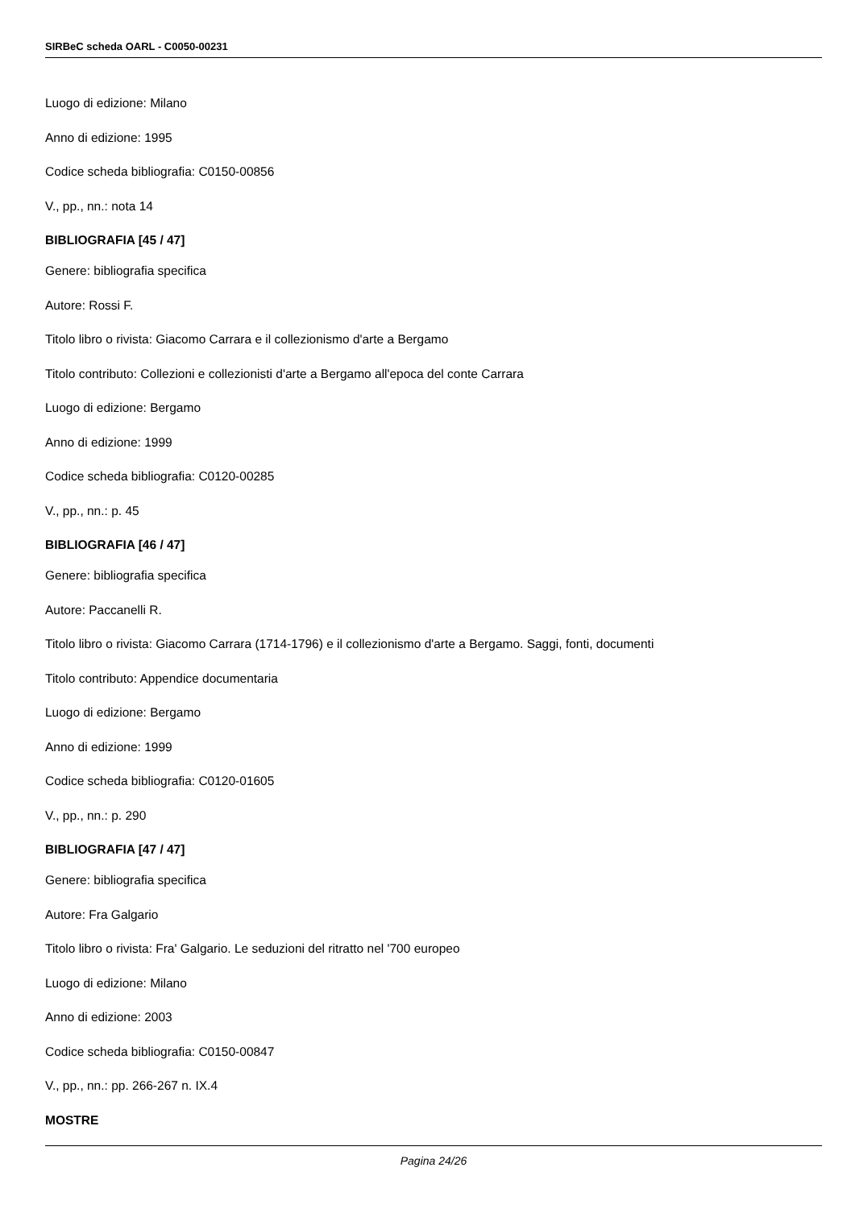SIRBeC scheda OARL - C0050-00231
Luogo di edizione: Milano
Anno di edizione: 1995
Codice scheda bibliografia: C0150-00856
V., pp., nn.: nota 14
BIBLIOGRAFIA [45 / 47]
Genere: bibliografia specifica
Autore: Rossi F.
Titolo libro o rivista: Giacomo Carrara e il collezionismo d'arte a Bergamo
Titolo contributo: Collezioni e collezionisti d'arte a Bergamo all'epoca del conte Carrara
Luogo di edizione: Bergamo
Anno di edizione: 1999
Codice scheda bibliografia: C0120-00285
V., pp., nn.: p. 45
BIBLIOGRAFIA [46 / 47]
Genere: bibliografia specifica
Autore: Paccanelli R.
Titolo libro o rivista: Giacomo Carrara (1714-1796) e il collezionismo d'arte a Bergamo. Saggi, fonti, documenti
Titolo contributo: Appendice documentaria
Luogo di edizione: Bergamo
Anno di edizione: 1999
Codice scheda bibliografia: C0120-01605
V., pp., nn.: p. 290
BIBLIOGRAFIA [47 / 47]
Genere: bibliografia specifica
Autore: Fra Galgario
Titolo libro o rivista: Fra' Galgario. Le seduzioni del ritratto nel '700 europeo
Luogo di edizione: Milano
Anno di edizione: 2003
Codice scheda bibliografia: C0150-00847
V., pp., nn.: pp. 266-267 n. IX.4
MOSTRE
Pagina 24/26